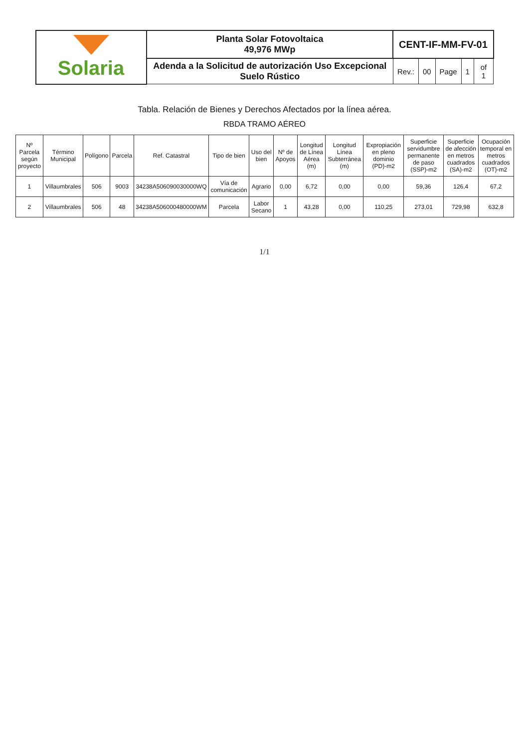| Solaria | Planta Solar Fotovoltaica 49,976 MWp | CENT-IF-MM-FV-01 | | | | |
| | Adenda a la Solicitud de autorización Uso Excepcional Suelo Rústico | Rev.: | 00 | Page | 1 | of 1 |
Tabla. Relación de Bienes y Derechos Afectados por la línea aérea.
RBDA TRAMO AÉREO
| Nº Parcela según proyecto | Término Municipal | Polígono | Parcela | Ref. Catastral | Tipo de bien | Uso del bien | Nº de Apoyos | Longitud de Línea Aérea (m) | Longitud Línea Subterránea (m) | Expropiación en pleno dominio (PD)-m2 | Superficie servidumbre permanente de paso (SSP)-m2 | Superficie de afección en metros cuadrados (SA)-m2 | Ocupación temporal en metros cuadrados (OT)-m2 |
| --- | --- | --- | --- | --- | --- | --- | --- | --- | --- | --- | --- | --- | --- |
| 1 | Villaumbrales | 506 | 9003 | 34238A506090030000WQ | Vía de comunicación | Agrario | 0,00 | 6,72 | 0,00 | 0,00 | 59,36 | 126,4 | 67,2 |
| 2 | Villaumbrales | 506 | 48 | 34238A506000480000WM | Parcela | Labor Secano | 1 | 43,28 | 0,00 | 110,25 | 273,01 | 729,98 | 632,8 |
1/1